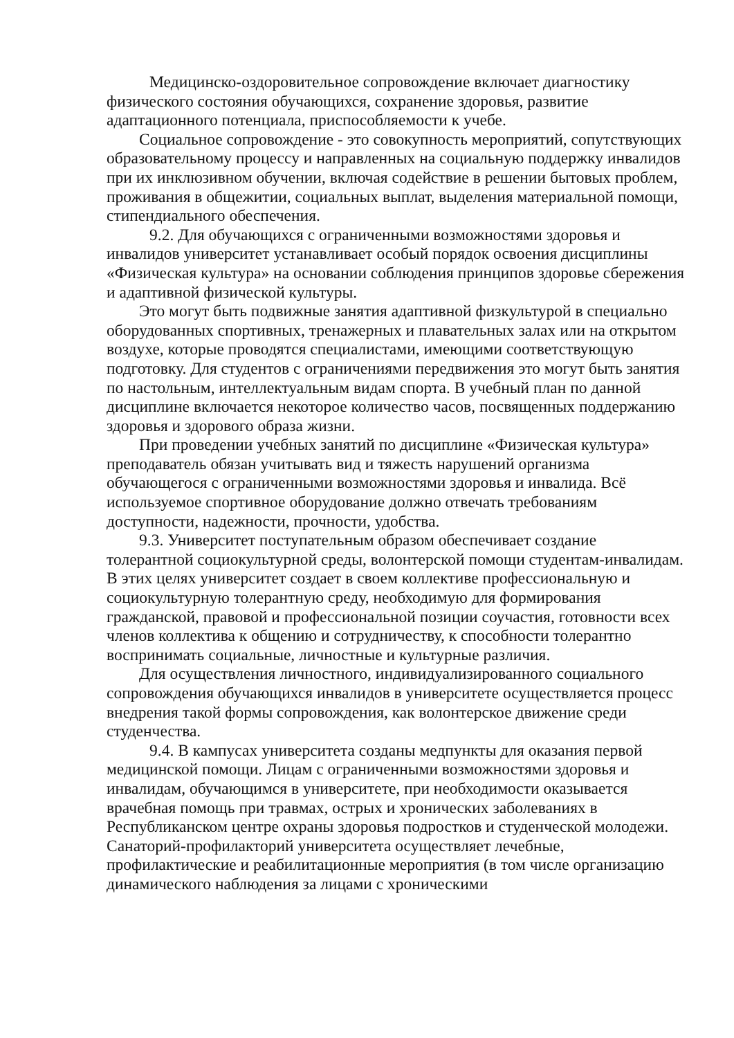Медицинско-оздоровительное сопровождение включает диагностику физического состояния обучающихся, сохранение здоровья, развитие адаптационного потенциала, приспособляемости к учебе.
Социальное сопровождение - это совокупность мероприятий, сопутствующих образовательному процессу и направленных на социальную поддержку инвалидов при их инклюзивном обучении, включая содействие в решении бытовых проблем, проживания в общежитии, социальных выплат, выделения материальной помощи, стипендиального обеспечения.
9.2. Для обучающихся с ограниченными возможностями здоровья и инвалидов университет устанавливает особый порядок освоения дисциплины «Физическая культура» на основании соблюдения принципов здоровье сбережения и адаптивной физической культуры.
Это могут быть подвижные занятия адаптивной физкультурой в специально оборудованных спортивных, тренажерных и плавательных залах или на открытом воздухе, которые проводятся специалистами, имеющими соответствующую подготовку. Для студентов с ограничениями передвижения это могут быть занятия по настольным, интеллектуальным видам спорта. В учебный план по данной дисциплине включается некоторое количество часов, посвященных поддержанию здоровья и здорового образа жизни.
При проведении учебных занятий по дисциплине «Физическая культура» преподаватель обязан учитывать вид и тяжесть нарушений организма обучающегося с ограниченными возможностями здоровья и инвалида. Всё используемое спортивное оборудование должно отвечать требованиям доступности, надежности, прочности, удобства.
9.3. Университет поступательным образом обеспечивает создание толерантной социокультурной среды, волонтерской помощи студентам-инвалидам. В этих целях университет создает в своем коллективе профессиональную и социокультурную толерантную среду, необходимую для формирования гражданской, правовой и профессиональной позиции соучастия, готовности всех членов коллектива к общению и сотрудничеству, к способности толерантно воспринимать социальные, личностные и культурные различия.
Для осуществления личностного, индивидуализированного социального сопровождения обучающихся инвалидов в университете осуществляется процесс внедрения такой формы сопровождения, как волонтерское движение среди студенчества.
9.4. В кампусах университета созданы медпункты для оказания первой медицинской помощи. Лицам с ограниченными возможностями здоровья и инвалидам, обучающимся в университете, при необходимости оказывается врачебная помощь при травмах, острых и хронических заболеваниях в Республиканском центре охраны здоровья подростков и студенческой молодежи. Санаторий-профилакторий университета осуществляет лечебные, профилактические и реабилитационные мероприятия (в том числе организацию динамического наблюдения за лицами с хроническими